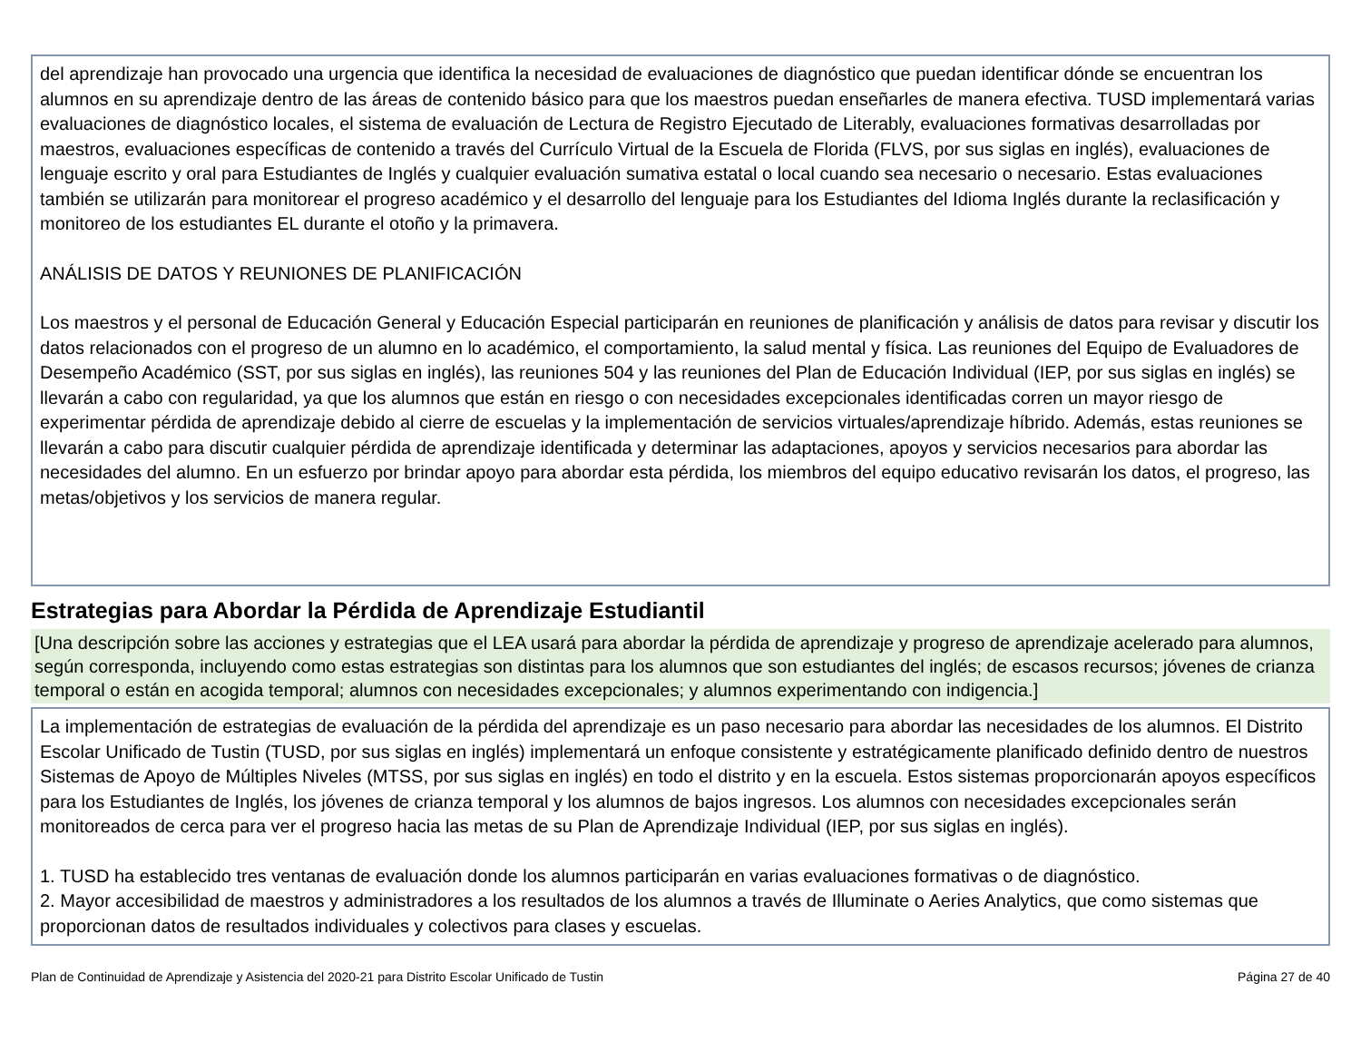del aprendizaje han provocado una urgencia que identifica la necesidad de evaluaciones de diagnóstico que puedan identificar dónde se encuentran los alumnos en su aprendizaje dentro de las áreas de contenido básico para que los maestros puedan enseñarles de manera efectiva. TUSD implementará varias evaluaciones de diagnóstico locales, el sistema de evaluación de Lectura de Registro Ejecutado de Literably, evaluaciones formativas desarrolladas por maestros, evaluaciones específicas de contenido a través del Currículo Virtual de la Escuela de Florida (FLVS, por sus siglas en inglés), evaluaciones de lenguaje escrito y oral para Estudiantes de Inglés y cualquier evaluación sumativa estatal o local cuando sea necesario o necesario. Estas evaluaciones también se utilizarán para monitorear el progreso académico y el desarrollo del lenguaje para los Estudiantes del Idioma Inglés durante la reclasificación y monitoreo de los estudiantes EL durante el otoño y la primavera.
ANÁLISIS DE DATOS Y REUNIONES DE PLANIFICACIÓN
Los maestros y el personal de Educación General y Educación Especial participarán en reuniones de planificación y análisis de datos para revisar y discutir los datos relacionados con el progreso de un alumno en lo académico, el comportamiento, la salud mental y física. Las reuniones del Equipo de Evaluadores de Desempeño Académico (SST, por sus siglas en inglés), las reuniones 504 y las reuniones del Plan de Educación Individual (IEP, por sus siglas en inglés) se llevarán a cabo con regularidad, ya que los alumnos que están en riesgo o con necesidades excepcionales identificadas corren un mayor riesgo de experimentar pérdida de aprendizaje debido al cierre de escuelas y la implementación de servicios virtuales/aprendizaje híbrido. Además, estas reuniones se llevarán a cabo para discutir cualquier pérdida de aprendizaje identificada y determinar las adaptaciones, apoyos y servicios necesarios para abordar las necesidades del alumno. En un esfuerzo por brindar apoyo para abordar esta pérdida, los miembros del equipo educativo revisarán los datos, el progreso, las metas/objetivos y los servicios de manera regular.
Estrategias para Abordar la Pérdida de Aprendizaje Estudiantil
[Una descripción sobre las acciones y estrategias que el LEA usará para abordar la pérdida de aprendizaje y progreso de aprendizaje acelerado para alumnos, según corresponda, incluyendo como estas estrategias son distintas para los alumnos que son estudiantes del inglés; de escasos recursos; jóvenes de crianza temporal o están en acogida temporal; alumnos con necesidades excepcionales; y alumnos experimentando con indigencia.]
La implementación de estrategias de evaluación de la pérdida del aprendizaje es un paso necesario para abordar las necesidades de los alumnos. El Distrito Escolar Unificado de Tustin (TUSD, por sus siglas en inglés) implementará un enfoque consistente y estratégicamente planificado definido dentro de nuestros Sistemas de Apoyo de Múltiples Niveles (MTSS, por sus siglas en inglés) en todo el distrito y en la escuela. Estos sistemas proporcionarán apoyos específicos para los Estudiantes de Inglés, los jóvenes de crianza temporal y los alumnos de bajos ingresos. Los alumnos con necesidades excepcionales serán monitoreados de cerca para ver el progreso hacia las metas de su Plan de Aprendizaje Individual (IEP, por sus siglas en inglés).
1. TUSD ha establecido tres ventanas de evaluación donde los alumnos participarán en varias evaluaciones formativas o de diagnóstico.
2. Mayor accesibilidad de maestros y administradores a los resultados de los alumnos a través de Illuminate o Aeries Analytics, que como sistemas que proporcionan datos de resultados individuales y colectivos para clases y escuelas.
Plan de Continuidad de Aprendizaje y Asistencia del 2020-21 para Distrito Escolar Unificado de Tustin Página 27 de 40